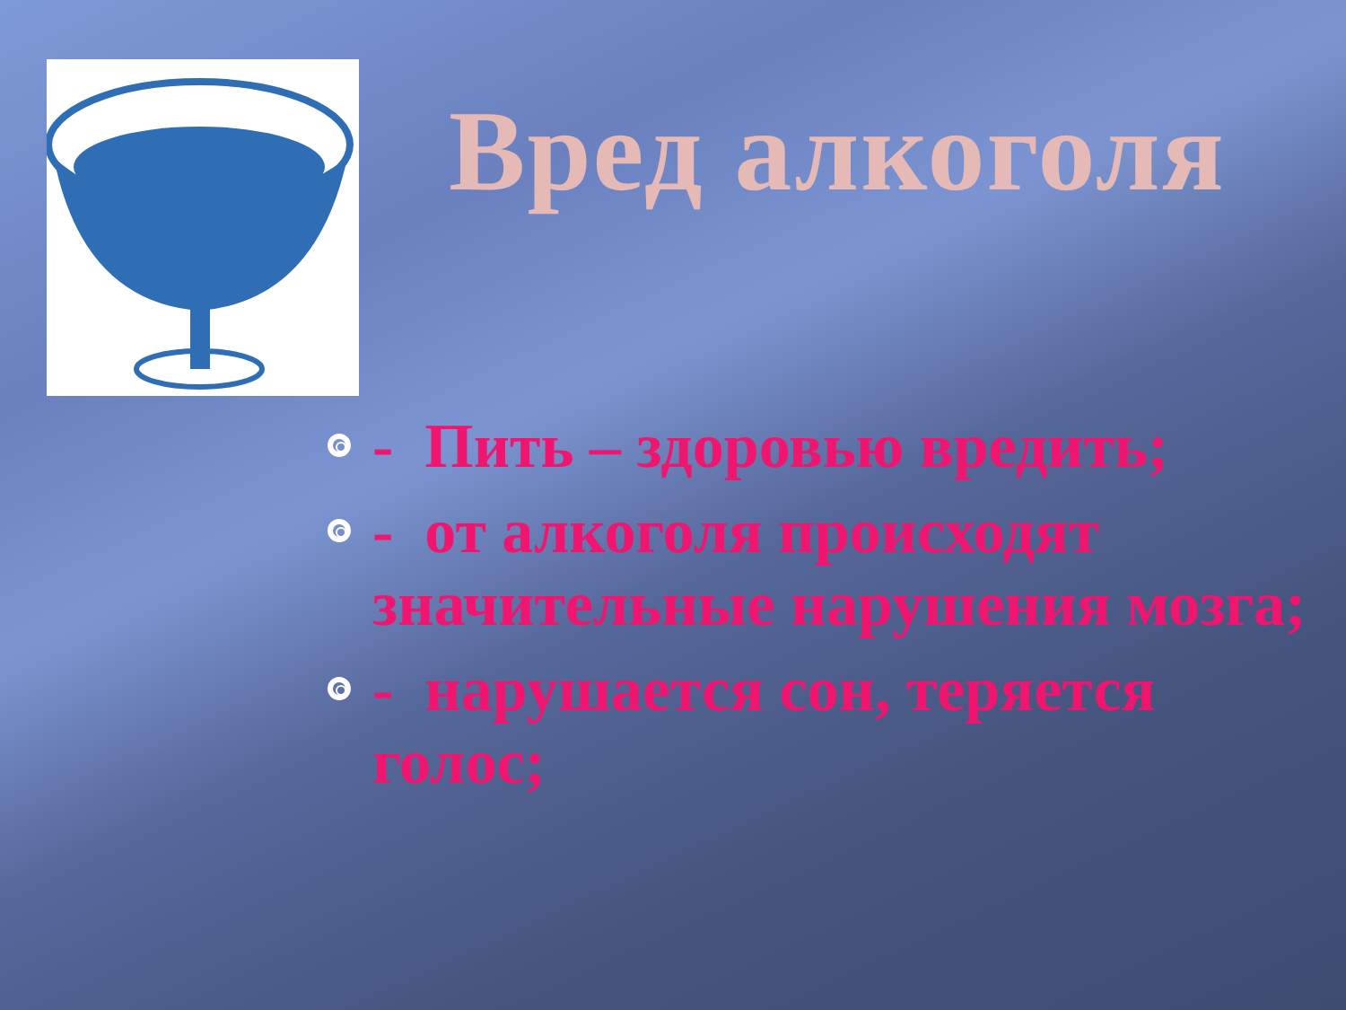Вред алкоголя
- Пить – здоровью вредить;
- от алкоголя происходят значительные нарушения мозга;
- нарушается сон, теряется голос;